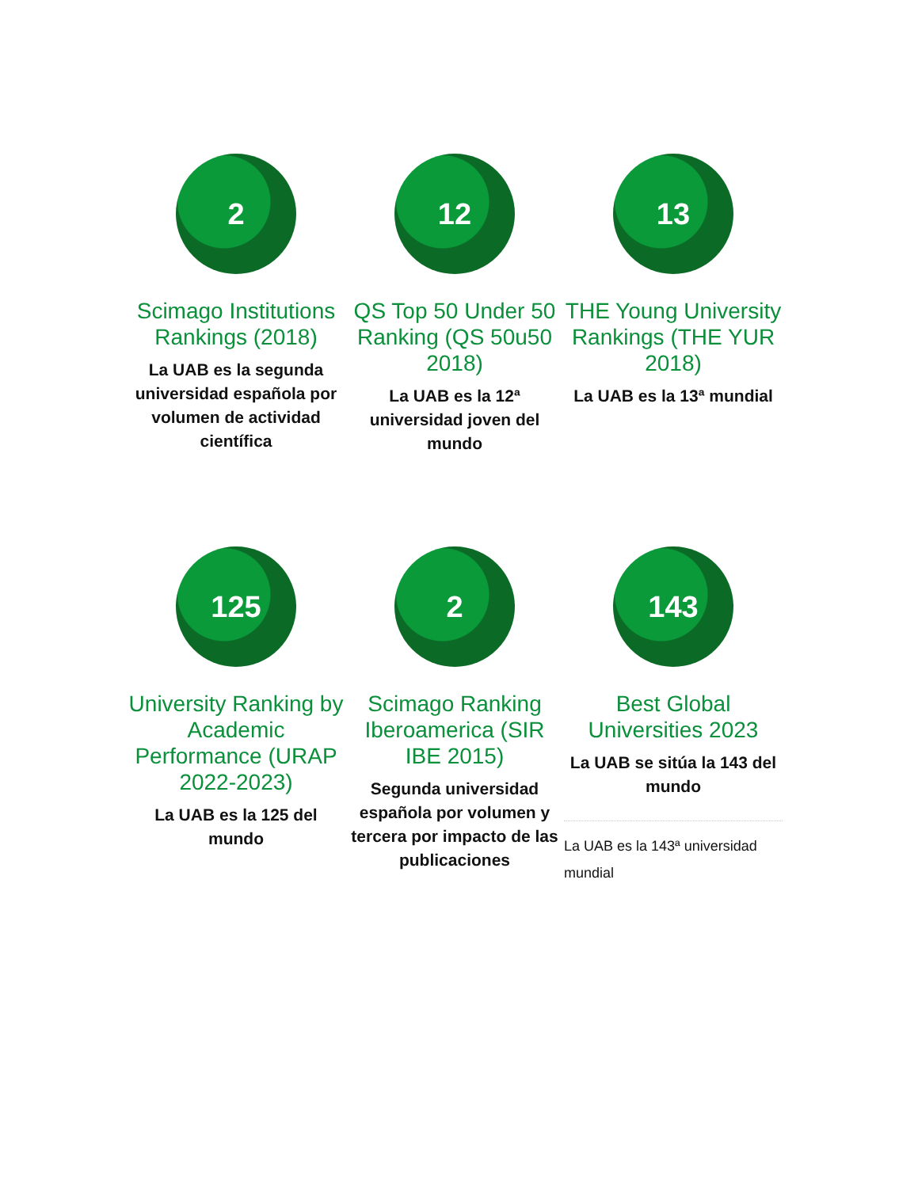2
Scimago Institutions Rankings (2018)
La UAB es la segunda universidad española por volumen de actividad científica
12
QS Top 50 Under 50 Ranking (QS 50u50 2018)
La UAB es la 12ª universidad joven del mundo
13
THE Young University Rankings (THE YUR 2018)
La UAB es la 13ª mundial
125
University Ranking by Academic Performance (URAP 2022-2023)
La UAB es la 125 del mundo
2
Scimago Ranking Iberoamerica (SIR IBE 2015)
Segunda universidad española por volumen y tercera por impacto de las publicaciones
143
Best Global Universities 2023
La UAB se sitúa la 143 del mundo
La UAB es la 143ª universidad mundial